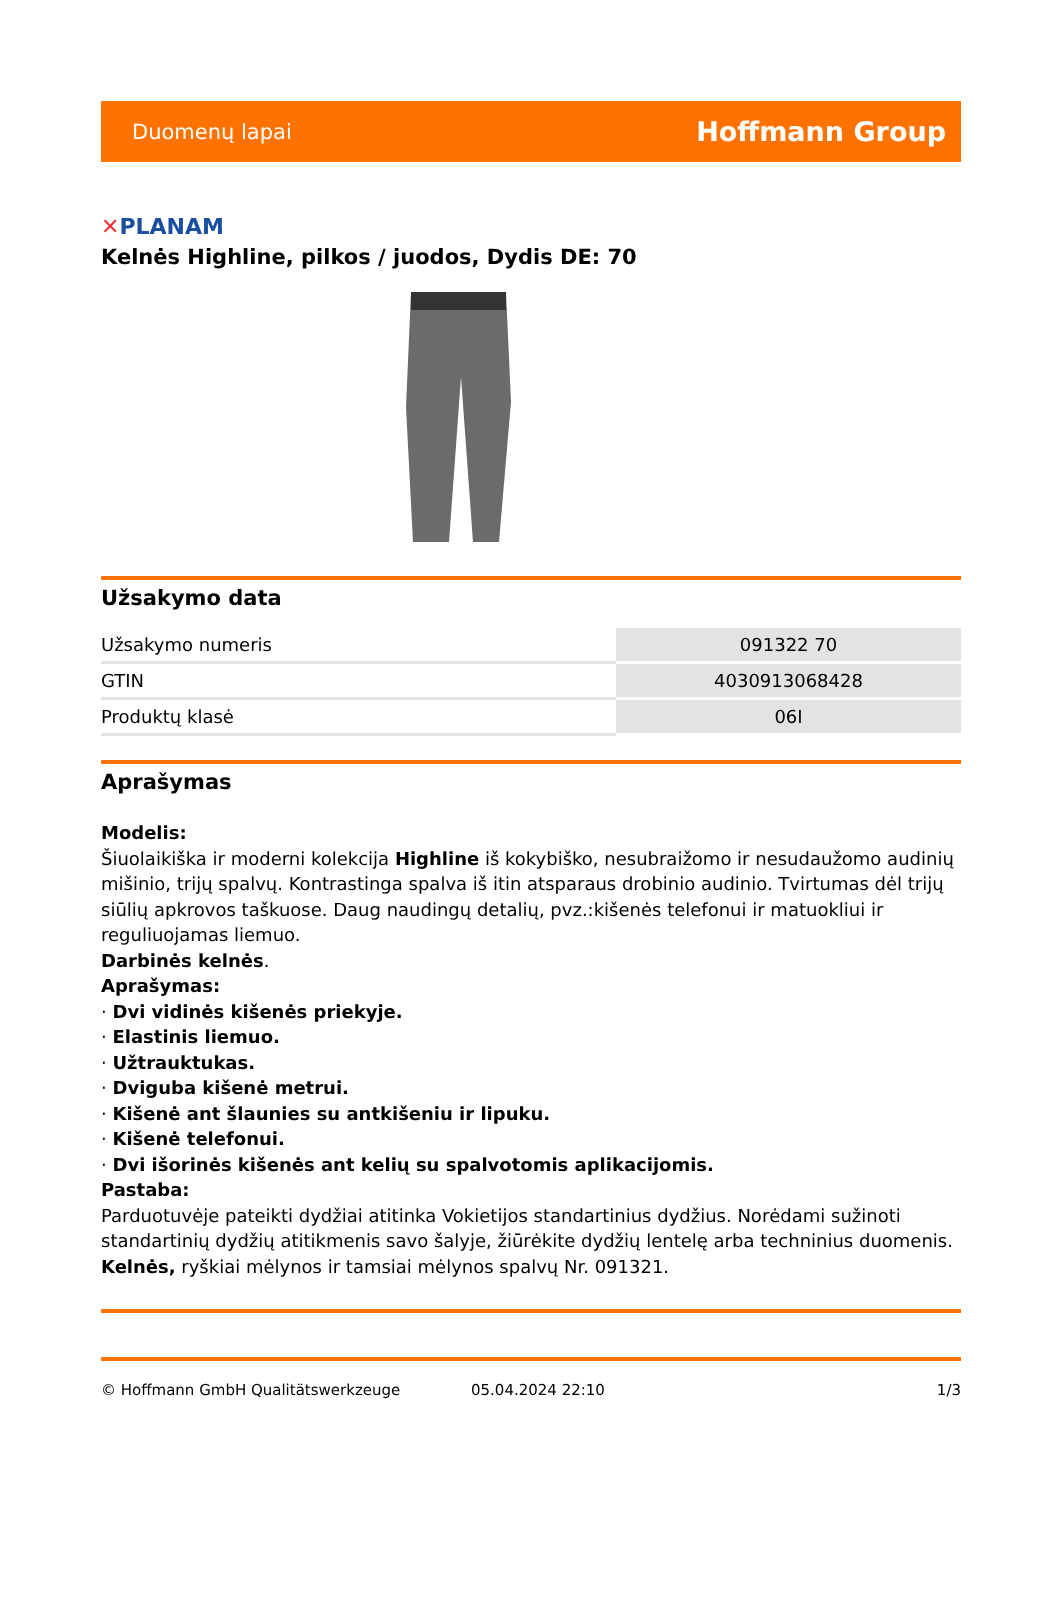Duomenų lapai
Hoffmann Group
✕PLANAM
Kelnės Highline, pilkos / juodos, Dydis DE: 70
Užsakymo data
| Užsakymo numeris | 091322 70 |
| GTIN | 4030913068428 |
| Produktų klasė | 06I |
Aprašymas
Modelis:
Šiuolaikiška ir moderni kolekcija Highline iš kokybiško, nesubraižomo ir nesudaužomo audinių mišinio, trijų spalvų. Kontrastinga spalva iš itin atsparaus drobinio audinio. Tvirtumas dėl trijų siūlių apkrovos taškuose. Daug naudingų detalių, pvz.:kišenės telefonui ir matuokliui ir reguliuojamas liemuo.
Darbinės kelnės.
Aprašymas:
· Dvi vidinės kišenės priekyje.
· Elastinis liemuo.
· Užtrauktukas.
· Dviguba kišenė metrui.
· Kišenė ant šlaunies su antkišeniu ir lipuku.
· Kišenė telefonui.
· Dvi išorinės kišenės ant kelių su spalvotomis aplikacijomis.
Pastaba:
Parduotuvėje pateikti dydžiai atitinka Vokietijos standartinius dydžius. Norėdami sužinoti standartinių dydžių atitikmenis savo šalyje, žiūrėkite dydžių lentelę arba techninius duomenis.
Kelnės, ryškiai mėlynos ir tamsiai mėlynos spalvų Nr. 091321.
© Hoffmann GmbH Qualitätswerkzeuge 05.04.2024 22:10 1/3